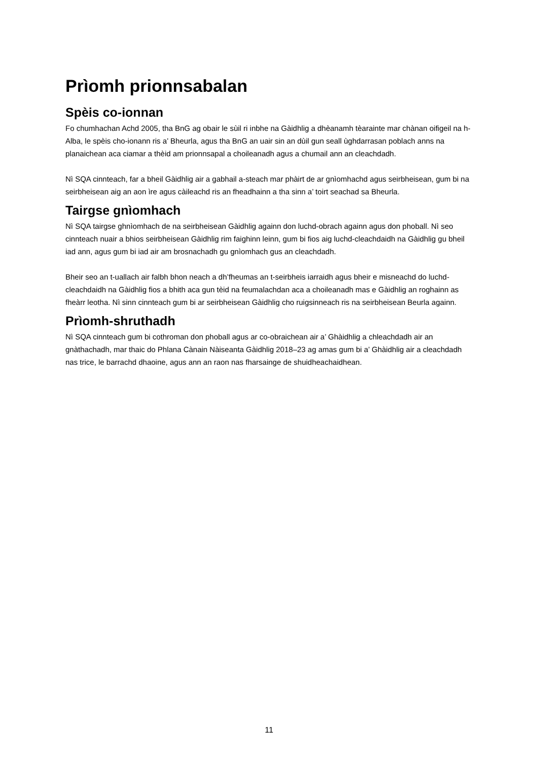Prìomh prionnsabalan
Spèis co-ionnan
Fo chumhachan Achd 2005, tha BnG ag obair le sùil ri inbhe na Gàidhlig a dhèanamh tèarainte mar chànan oifigeil na h-Alba, le spèis cho-ionann ris a’ Bheurla, agus tha BnG an uair sin an dùil gun seall ùghdarrasan poblach anns na planaichean aca ciamar a thèid am prionnsapal a choileanadh agus a chumail ann an cleachdadh.
Nì SQA cinnteach, far a bheil Gàidhlig air a gabhail a-steach mar phàirt de ar gnìomhachd agus seirbheisean, gum bi na seirbheisean aig an aon ìre agus càileachd ris an fheadhainn a tha sinn a’ toirt seachad sa Bheurla.
Tairgse gnìomhach
Nì SQA tairgse ghnìomhach de na seirbheisean Gàidhlig againn don luchd-obrach againn agus don phoball. Nì seo cinnteach nuair a bhios seirbheisean Gàidhlig rim faighinn leinn, gum bi fios aig luchd-cleachdaidh na Gàidhlig gu bheil iad ann, agus gum bi iad air am brosnachadh gu gnìomhach gus an cleachdadh.
Bheir seo an t-uallach air falbh bhon neach a dh’fheumas an t-seirbheis iarraidh agus bheir e misneachd do luchd-cleachdaidh na Gàidhlig fios a bhith aca gun tèid na feumalachdan aca a choileanadh mas e Gàidhlig an roghainn as fheàrr leotha. Nì sinn cinnteach gum bi ar seirbheisean Gàidhlig cho ruigsinneach ris na seirbheisean Beurla againn.
Prìomh-shruthadh
Nì SQA cinnteach gum bi cothroman don phoball agus ar co-obraichean air a’ Ghàidhlig a chleachdadh air an gnàthachadh, mar thaic do Phlana Cànain Nàiseanta Gàidhlig 2018–23 ag amas gum bi a’ Ghàidhlig air a cleachdadh nas trice, le barrachd dhaoine, agus ann an raon nas fharsainge de shuidheachaidhean.
11